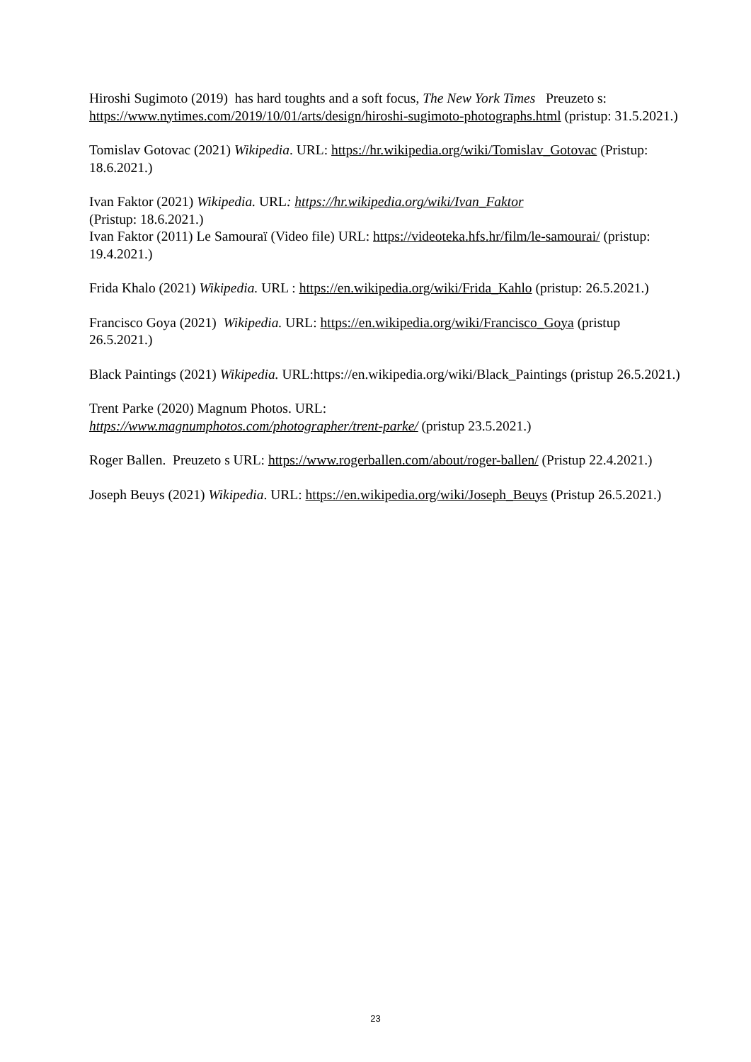Hiroshi Sugimoto (2019) has hard toughts and a soft focus, The New York Times Preuzeto s: https://www.nytimes.com/2019/10/01/arts/design/hiroshi-sugimoto-photographs.html (pristup: 31.5.2021.)
Tomislav Gotovac (2021) Wikipedia. URL: https://hr.wikipedia.org/wiki/Tomislav_Gotovac (Pristup: 18.6.2021.)
Ivan Faktor (2021) Wikipedia. URL: https://hr.wikipedia.org/wiki/Ivan_Faktor
(Pristup: 18.6.2021.)
Ivan Faktor (2011) Le Samouraï (Video file) URL: https://videoteka.hfs.hr/film/le-samourai/ (pristup: 19.4.2021.)
Frida Khalo (2021) Wikipedia. URL : https://en.wikipedia.org/wiki/Frida_Kahlo (pristup: 26.5.2021.)
Francisco Goya (2021) Wikipedia. URL: https://en.wikipedia.org/wiki/Francisco_Goya (pristup 26.5.2021.)
Black Paintings (2021) Wikipedia. URL:https://en.wikipedia.org/wiki/Black_Paintings (pristup 26.5.2021.)
Trent Parke (2020) Magnum Photos. URL:
https://www.magnumphotos.com/photographer/trent-parke/ (pristup 23.5.2021.)
Roger Ballen. Preuzeto s URL: https://www.rogerballen.com/about/roger-ballen/ (Pristup 22.4.2021.)
Joseph Beuys (2021) Wikipedia. URL: https://en.wikipedia.org/wiki/Joseph_Beuys (Pristup 26.5.2021.)
23